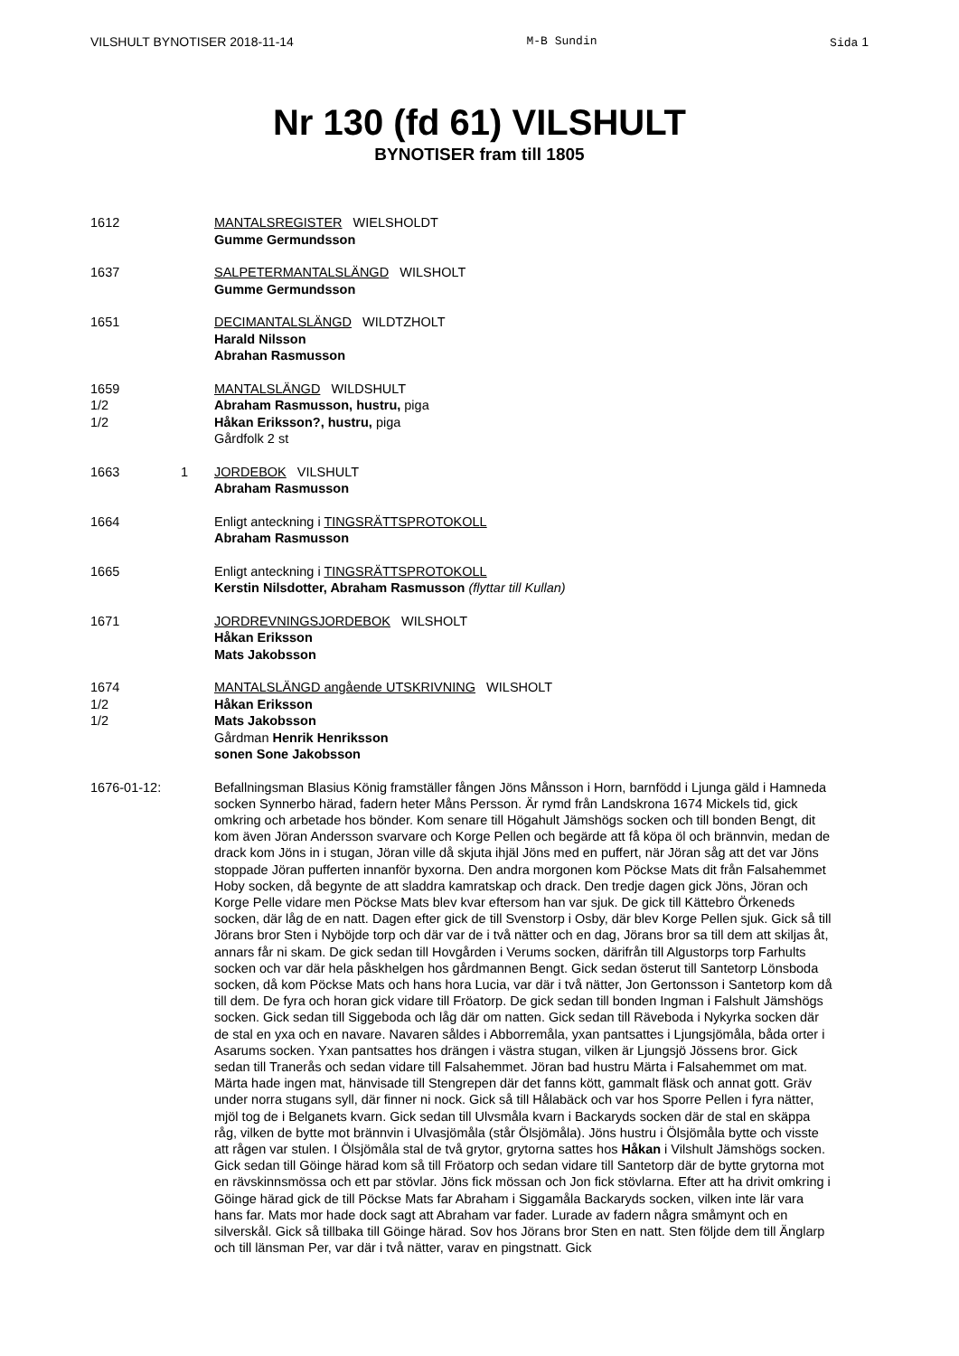VILSHULT BYNOTISER 2018-11-14 M-B Sundin Sida 1
Nr 130 (fd 61) VILSHULT
BYNOTISER fram till 1805
1612 MANTALSREGISTER WIELSHOLDT
Gumme Germundsson
1637 SALPETERMANTALSLÄNGD WILSHOLT
Gumme Germundsson
1651 DECIMANTALSLÄNGD WILDTZHOLT
Harald Nilsson
Abrahan Rasmusson
1659
1/2
1/2
MANTALSLÄNGD WILDSHULT
Abraham Rasmusson, hustru, piga
Håkan Eriksson?, hustru, piga
Gårdfolk 2 st
1663 1 JORDEBOK VILSHULT
Abraham Rasmusson
1664 Enligt anteckning i TINGSRÄTTSPROTOKOLL
Abraham Rasmusson
1665 Enligt anteckning i TINGSRÄTTSPROTOKOLL
Kerstin Nilsdotter, Abraham Rasmusson (flyttar till Kullan)
1671 JORDREVNINGSJORDEBOK WILSHOLT
Håkan Eriksson
Mats Jakobsson
1674
1/2
1/2
MANTALSLÄNGD angående UTSKRIVNING WILSHOLT
Håkan Eriksson
Mats Jakobsson
Gårdman Henrik Henriksson
sonen Sone Jakobsson
1676-01-12: Befallningsman Blasius König framställer fången Jöns Månsson i Horn, barnfödd i Ljunga gäld i Hamneda socken Synnerbo härad, fadern heter Måns Persson. Är rymd från Landskrona 1674 Mickels tid, gick omkring och arbetade hos bönder. Kom senare till Högahult Jämshögs socken och till bonden Bengt, dit kom även Jöran Andersson svarvare och Korge Pellen och begärde att få köpa öl och brännvin, medan de drack kom Jöns in i stugan, Jöran ville då skjuta ihjäl Jöns med en puffert, när Jöran såg att det var Jöns stoppade Jöran pufferten innanför byxorna. Den andra morgonen kom Pöckse Mats dit från Falsahemmet Hoby socken, då begynte de att sladdra kamratskap och drack. Den tredje dagen gick Jöns, Jöran och Korge Pelle vidare men Pöckse Mats blev kvar eftersom han var sjuk. De gick till Kättebro Örkeneds socken, där låg de en natt. Dagen efter gick de till Svenstorp i Osby, där blev Korge Pellen sjuk. Gick så till Jörans bror Sten i Nyböjde torp och där var de i två nätter och en dag, Jörans bror sa till dem att skiljas åt, annars får ni skam. De gick sedan till Hovgården i Verums socken, därifrån till Algustorps torp Farhults socken och var där hela påskhelgen hos gårdmannen Bengt. Gick sedan österut till Santetorp Lönsboda socken, då kom Pöckse Mats och hans hora Lucia, var där i två nätter, Jon Gertonsson i Santetorp kom då till dem. De fyra och horan gick vidare till Fröatorp. De gick sedan till bonden Ingman i Falshult Jämshögs socken. Gick sedan till Siggeboda och låg där om natten. Gick sedan till Räveboda i Nykyrka socken där de stal en yxa och en navare. Navaren såldes i Abborremåla, yxan pantsattes i Ljungsjömåla, båda orter i Asarums socken. Yxan pantsattes hos drängen i västra stugan, vilken är Ljungsjö Jössens bror. Gick sedan till Tranerås och sedan vidare till Falsahemmet. Jöran bad hustru Märta i Falsahemmet om mat. Märta hade ingen mat, hänvisade till Stengrepen där det fanns kött, gammalt fläsk och annat gott. Gräv under norra stugans syll, där finner ni nock. Gick så till Hålabäck och var hos Sporre Pellen i fyra nätter, mjöl tog de i Belganets kvarn. Gick sedan till Ulvsmåla kvarn i Backaryds socken där de stal en skäppa råg, vilken de bytte mot brännvin i Ulvasjömåla (står Ölsjömåla). Jöns hustru i Ölsjömåla bytte och visste att rågen var stulen. I Ölsjömåla stal de två grytor, grytorna sattes hos Håkan i Vilshult Jämshögs socken. Gick sedan till Göinge härad kom så till Fröatorp och sedan vidare till Santetorp där de bytte grytorna mot en rävskinnsmössa och ett par stövlar. Jöns fick mössan och Jon fick stövlarna. Efter att ha drivit omkring i Göinge härad gick de till Pöckse Mats far Abraham i Siggamåla Backaryds socken, vilken inte lär vara hans far. Mats mor hade dock sagt att Abraham var fader. Lurade av fadern några småmynt och en silverskål. Gick så tillbaka till Göinge härad. Sov hos Jörans bror Sten en natt. Sten följde dem till Änglarp och till länsman Per, var där i två nätter, varav en pingstnatt. Gick